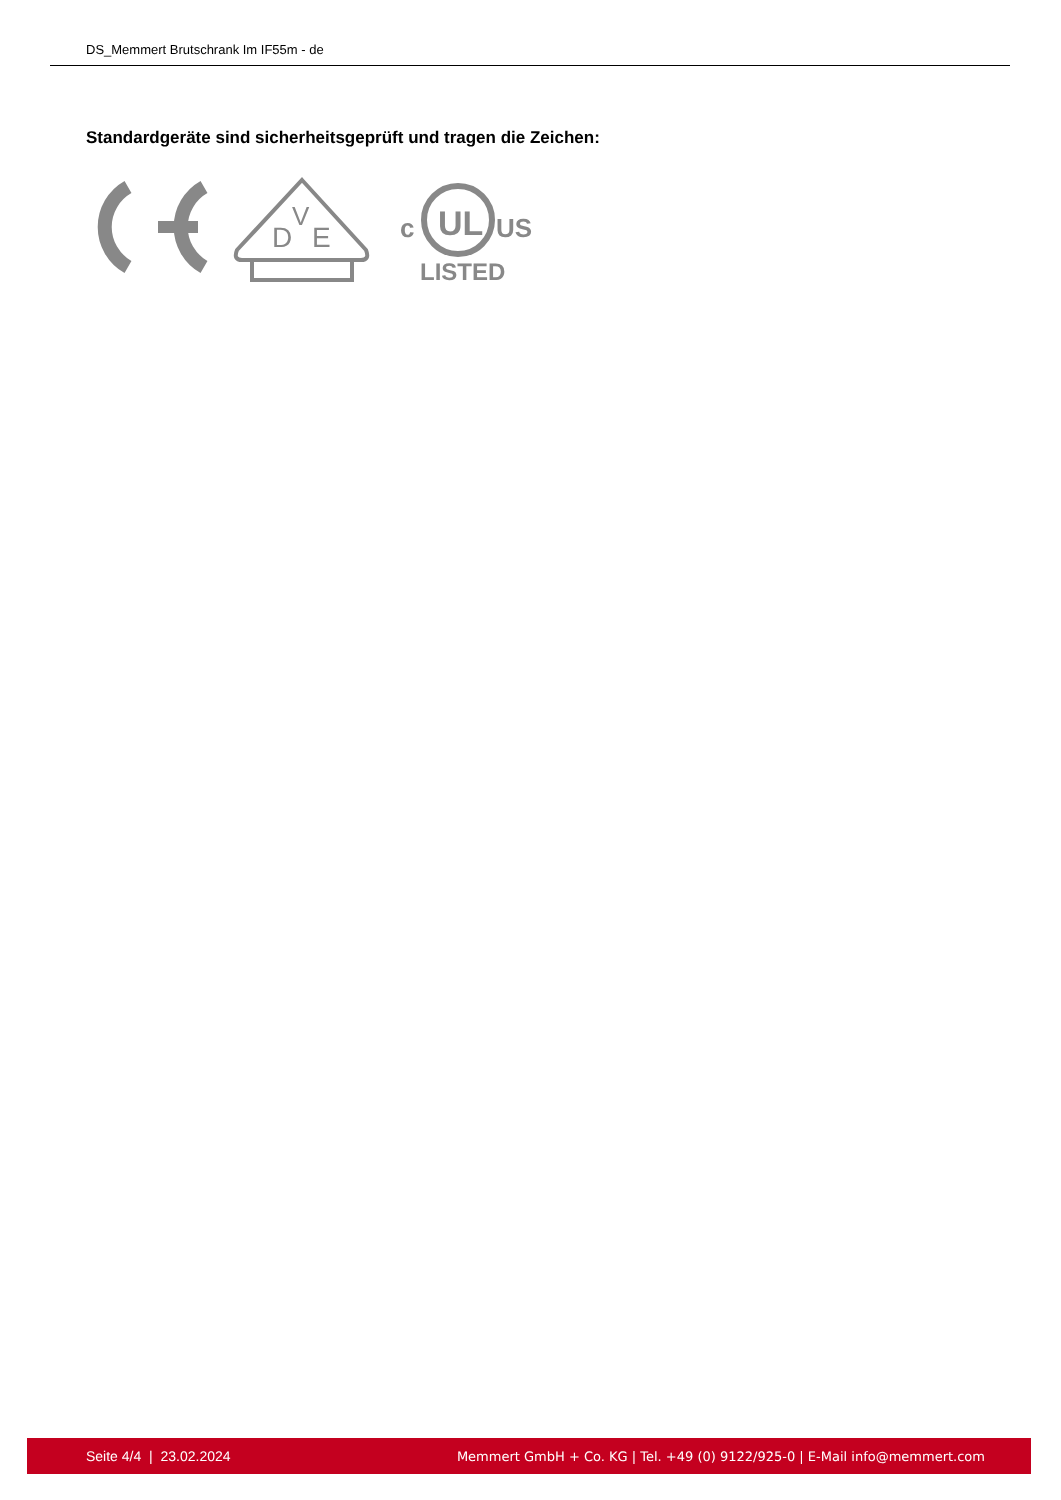DS_Memmert Brutschrank Im IF55m - de
Standardgeräte sind sicherheitsgeprüft und tragen die Zeichen:
D
V
E
UL
c
US
LISTED
Seite 4/4 | 23.02.2024 Memmert GmbH + Co. KG | Tel. +49 (0) 9122/925-0 | E-Mail info@memmert.com